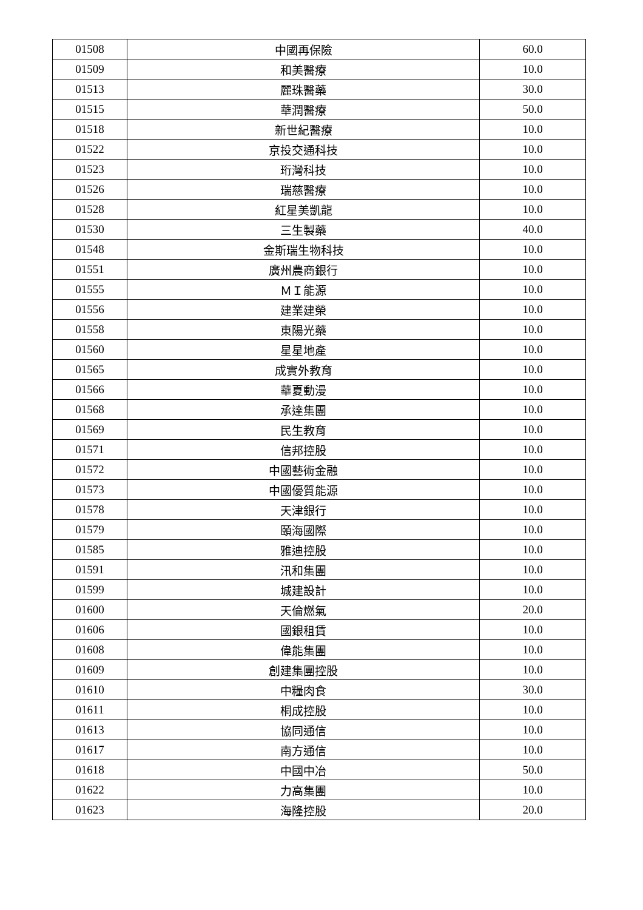| 01508 | 中國再保險 | 60.0 |
| 01509 | 和美醫療 | 10.0 |
| 01513 | 麗珠醫藥 | 30.0 |
| 01515 | 華潤醫療 | 50.0 |
| 01518 | 新世紀醫療 | 10.0 |
| 01522 | 京投交通科技 | 10.0 |
| 01523 | 珩灣科技 | 10.0 |
| 01526 | 瑞慈醫療 | 10.0 |
| 01528 | 紅星美凱龍 | 10.0 |
| 01530 | 三生製藥 | 40.0 |
| 01548 | 金斯瑞生物科技 | 10.0 |
| 01551 | 廣州農商銀行 | 10.0 |
| 01555 | ＭＩ能源 | 10.0 |
| 01556 | 建業建榮 | 10.0 |
| 01558 | 東陽光藥 | 10.0 |
| 01560 | 星星地產 | 10.0 |
| 01565 | 成實外教育 | 10.0 |
| 01566 | 華夏動漫 | 10.0 |
| 01568 | 承達集團 | 10.0 |
| 01569 | 民生教育 | 10.0 |
| 01571 | 信邦控股 | 10.0 |
| 01572 | 中國藝術金融 | 10.0 |
| 01573 | 中國優質能源 | 10.0 |
| 01578 | 天津銀行 | 10.0 |
| 01579 | 頤海國際 | 10.0 |
| 01585 | 雅迪控股 | 10.0 |
| 01591 | 汛和集團 | 10.0 |
| 01599 | 城建設計 | 10.0 |
| 01600 | 天倫燃氣 | 20.0 |
| 01606 | 國銀租賃 | 10.0 |
| 01608 | 偉能集團 | 10.0 |
| 01609 | 創建集團控股 | 10.0 |
| 01610 | 中糧肉食 | 30.0 |
| 01611 | 桐成控股 | 10.0 |
| 01613 | 協同通信 | 10.0 |
| 01617 | 南方通信 | 10.0 |
| 01618 | 中國中冶 | 50.0 |
| 01622 | 力高集團 | 10.0 |
| 01623 | 海隆控股 | 20.0 |